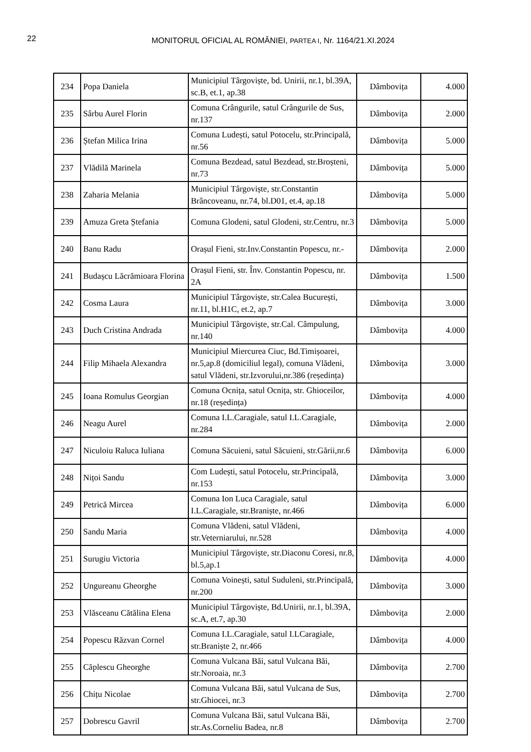22
MONITORUL OFICIAL AL ROMÂNIEI, PARTEA I, Nr. 1164/21.XI.2024
| 234 | Popa Daniela | Municipiul Târgoviște, bd. Unirii, nr.1, bl.39A, sc.B, et.1, ap.38 | Dâmbovița | 4.000 |
| 235 | Sârbu Aurel Florin | Comuna Crângurile, satul Crângurile de Sus, nr.137 | Dâmbovița | 2.000 |
| 236 | Ștefan Milica Irina | Comuna Ludești, satul Potocelu, str.Principală, nr.56 | Dâmbovița | 5.000 |
| 237 | Vlădilă Marinela | Comuna Bezdead, satul Bezdead, str.Broșteni, nr.73 | Dâmbovița | 5.000 |
| 238 | Zaharia Melania | Municipiul Târgoviște, str.Constantin Brâncoveanu, nr.74, bl.D01, et.4, ap.18 | Dâmbovița | 5.000 |
| 239 | Amuza Greta Ștefania | Comuna Glodeni, satul Glodeni, str.Centru, nr.3 | Dâmbovița | 5.000 |
| 240 | Banu Radu | Orașul Fieni, str.Inv.Constantin Popescu, nr.- | Dâmbovița | 2.000 |
| 241 | Budașcu Lăcrămioara Florina | Orașul Fieni, str. Înv. Constantin Popescu, nr. 2A | Dâmbovița | 1.500 |
| 242 | Cosma Laura | Municipiul Târgoviște, str.Calea București, nr.11, bl.H1C, et.2, ap.7 | Dâmbovița | 3.000 |
| 243 | Duch Cristina Andrada | Municipiul Târgoviște, str.Cal. Câmpulung, nr.140 | Dâmbovița | 4.000 |
| 244 | Filip Mihaela Alexandra | Municipiul Miercurea Ciuc, Bd.Timișoarei, nr.5,ap.8 (domiciliul legal), comuna Vlădeni, satul Vlădeni, str.Izvorului,nr.386 (reședința) | Dâmbovița | 3.000 |
| 245 | Ioana Romulus Georgian | Comuna Ocnița, satul Ocnița, str. Ghioceilor, nr.18 (reședința) | Dâmbovița | 4.000 |
| 246 | Neagu Aurel | Comuna I.L.Caragiale, satul I.L.Caragiale, nr.284 | Dâmbovița | 2.000 |
| 247 | Niculoiu Raluca Iuliana | Comuna Săcuieni, satul Săcuieni, str.Gării,nr.6 | Dâmbovița | 6.000 |
| 248 | Nițoi Sandu | Com Ludești, satul Potocelu, str.Principală, nr.153 | Dâmbovița | 3.000 |
| 249 | Petrică Mircea | Comuna Ion Luca Caragiale, satul I.L.Caragiale, str.Braniște, nr.466 | Dâmbovița | 6.000 |
| 250 | Sandu Maria | Comuna Vlădeni, satul Vlădeni, str.Veterniarului, nr.528 | Dâmbovița | 4.000 |
| 251 | Surugiu Victoria | Municipiul Târgoviște, str.Diaconu Coresi, nr.8, bl.5,ap.1 | Dâmbovița | 4.000 |
| 252 | Ungureanu Gheorghe | Comuna Voinești, satul Suduleni, str.Principală, nr.200 | Dâmbovița | 3.000 |
| 253 | Vlăsceanu Cătălina Elena | Municipiul Târgoviște, Bd.Unirii, nr.1, bl.39A, sc.A, et.7, ap.30 | Dâmbovița | 2.000 |
| 254 | Popescu Răzvan Cornel | Comuna I.L.Caragiale, satul I.LCaragiale, str.Braniște 2, nr.466 | Dâmbovița | 4.000 |
| 255 | Căplescu Gheorghe | Comuna Vulcana Băi, satul Vulcana Băi, str.Noroaia, nr.3 | Dâmbovița | 2.700 |
| 256 | Chițu Nicolae | Comuna Vulcana Băi, satul Vulcana de Sus, str.Ghiocei, nr.3 | Dâmbovița | 2.700 |
| 257 | Dobrescu Gavril | Comuna Vulcana Băi, satul Vulcana Băi, str.As.Corneliu Badea, nr.8 | Dâmbovița | 2.700 |